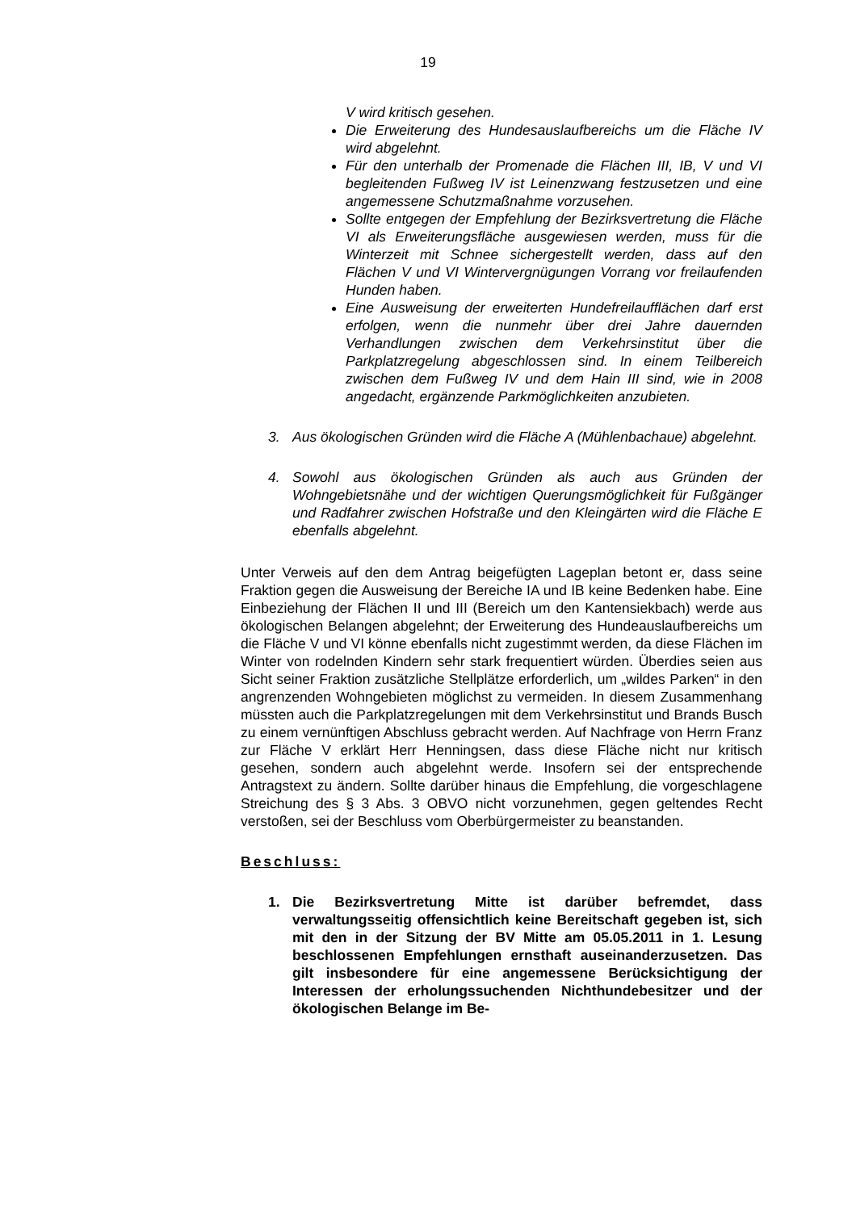19
V wird kritisch gesehen.
Die Erweiterung des Hundesauslaufbereichs um die Fläche IV wird abgelehnt.
Für den unterhalb der Promenade die Flächen III, IB, V und VI begleitenden Fußweg IV ist Leinenzwang festzusetzen und eine angemessene Schutzmaßnahme vorzusehen.
Sollte entgegen der Empfehlung der Bezirksvertretung die Fläche VI als Erweiterungsfläche ausgewiesen werden, muss für die Winterzeit mit Schnee sichergestellt werden, dass auf den Flächen V und VI Wintervergnügungen Vorrang vor freilaufenden Hunden haben.
Eine Ausweisung der erweiterten Hundefreilaufflächen darf erst erfolgen, wenn die nunmehr über drei Jahre dauernden Verhandlungen zwischen dem Verkehrsinstitut über die Parkplatzregelung abgeschlossen sind. In einem Teilbereich zwischen dem Fußweg IV und dem Hain III sind, wie in 2008 angedacht, ergänzende Parkmöglichkeiten anzubieten.
3. Aus ökologischen Gründen wird die Fläche A (Mühlenbachaue) abgelehnt.
4. Sowohl aus ökologischen Gründen als auch aus Gründen der Wohngebietsnähe und der wichtigen Querungsmöglichkeit für Fußgänger und Radfahrer zwischen Hofstraße und den Kleingärten wird die Fläche E ebenfalls abgelehnt.
Unter Verweis auf den dem Antrag beigefügten Lageplan betont er, dass seine Fraktion gegen die Ausweisung der Bereiche IA und IB keine Bedenken habe. Eine Einbeziehung der Flächen II und III (Bereich um den Kantensiekbach) werde aus ökologischen Belangen abgelehnt; der Erweiterung des Hundeauslaufbereichs um die Fläche V und VI könne ebenfalls nicht zugestimmt werden, da diese Flächen im Winter von rodelnden Kindern sehr stark frequentiert würden. Überdies seien aus Sicht seiner Fraktion zusätzliche Stellplätze erforderlich, um „wildes Parken“ in den angrenzenden Wohngebieten möglichst zu vermeiden. In diesem Zusammenhang müssten auch die Parkplatzregelungen mit dem Verkehrsinstitut und Brands Busch zu einem vernünftigen Abschluss gebracht werden. Auf Nachfrage von Herrn Franz zur Fläche V erklärt Herr Henningsen, dass diese Fläche nicht nur kritisch gesehen, sondern auch abgelehnt werde. Insofern sei der entsprechende Antragstext zu ändern. Sollte darüber hinaus die Empfehlung, die vorgeschlagene Streichung des § 3 Abs. 3 OBVO nicht vorzunehmen, gegen geltendes Recht verstoßen, sei der Beschluss vom Oberbürgermeister zu beanstanden.
Beschluss:
1. Die Bezirksvertretung Mitte ist darüber befremdet, dass verwaltungsseitig offensichtlich keine Bereitschaft gegeben ist, sich mit den in der Sitzung der BV Mitte am 05.05.2011 in 1. Lesung beschlossenen Empfehlungen ernsthaft auseinanderzusetzen. Das gilt insbesondere für eine angemessene Berücksichtigung der Interessen der erholungssuchenden Nichthundebesitzer und der ökologischen Belange im Be-